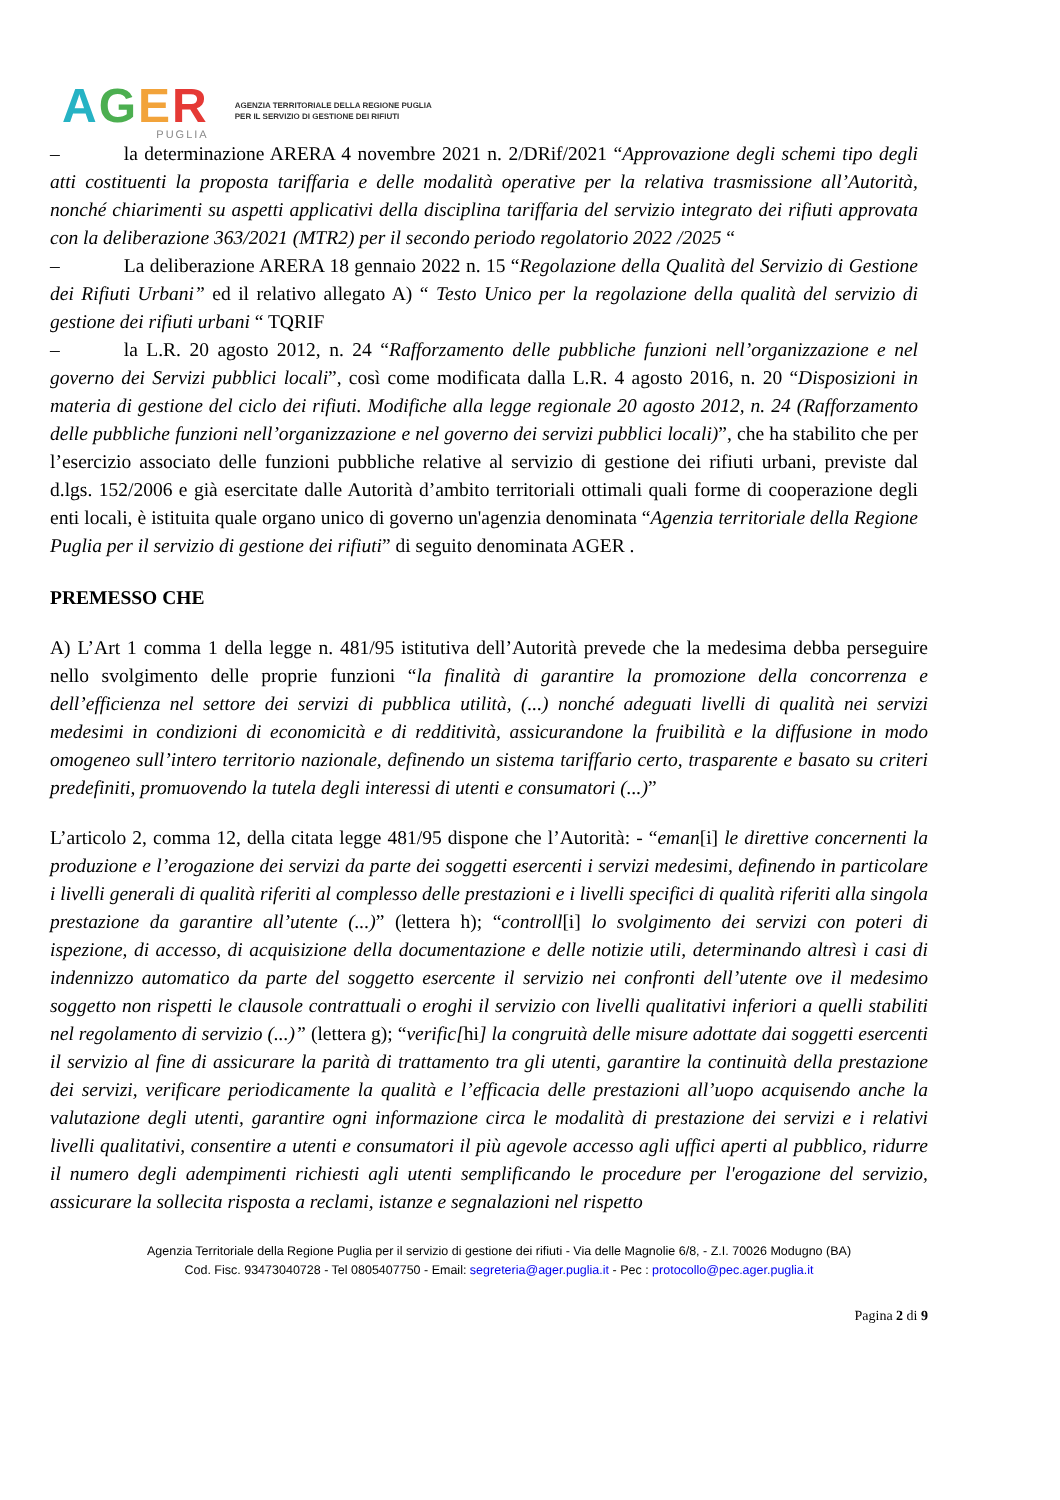AGER
PUGLIA
AGENZIA TERRITORIALE DELLA REGIONE PUGLIA
PER IL SERVIZIO DI GESTIONE DEI RIFIUTI
– la determinazione ARERA 4 novembre 2021 n. 2/DRif/2021 “Approvazione degli schemi tipo degli atti costituenti la proposta tariffaria e delle modalità operative per la relativa trasmissione all’Autorità, nonché chiarimenti su aspetti applicativi della disciplina tariffaria del servizio integrato dei rifiuti approvata con la deliberazione 363/2021 (MTR2) per il secondo periodo regolatorio 2022 /2025 “
– La deliberazione ARERA 18 gennaio 2022 n. 15 “Regolazione della Qualità del Servizio di Gestione dei Rifiuti Urbani” ed il relativo allegato A) “ Testo Unico per la regolazione della qualità del servizio di gestione dei rifiuti urbani “ TQRIF
– la L.R. 20 agosto 2012, n. 24 “Rafforzamento delle pubbliche funzioni nell’organizzazione e nel governo dei Servizi pubblici locali”, così come modificata dalla L.R. 4 agosto 2016, n. 20 “Disposizioni in materia di gestione del ciclo dei rifiuti. Modifiche alla legge regionale 20 agosto 2012, n. 24 (Rafforzamento delle pubbliche funzioni nell’organizzazione e nel governo dei servizi pubblici locali)”, che ha stabilito che per l’esercizio associato delle funzioni pubbliche relative al servizio di gestione dei rifiuti urbani, previste dal d.lgs. 152/2006 e già esercitate dalle Autorità d’ambito territoriali ottimali quali forme di cooperazione degli enti locali, è istituita quale organo unico di governo un'agenzia denominata “Agenzia territoriale della Regione Puglia per il servizio di gestione dei rifiuti” di seguito denominata AGER .
PREMESSO CHE
A) L’Art 1 comma 1 della legge n. 481/95 istitutiva dell’Autorità prevede che la medesima debba perseguire nello svolgimento delle proprie funzioni “la finalità di garantire la promozione della concorrenza e dell’efficienza nel settore dei servizi di pubblica utilità, (...) nonché adeguati livelli di qualità nei servizi medesimi in condizioni di economicità e di redditività, assicurandone la fruibilità e la diffusione in modo omogeneo sull’intero territorio nazionale, definendo un sistema tariffario certo, trasparente e basato su criteri predefiniti, promuovendo la tutela degli interessi di utenti e consumatori (...)”
L’articolo 2, comma 12, della citata legge 481/95 dispone che l’Autorità: - “eman[i] le direttive concernenti la produzione e l’erogazione dei servizi da parte dei soggetti esercenti i servizi medesimi, definendo in particolare i livelli generali di qualità riferiti al complesso delle prestazioni e i livelli specifici di qualità riferiti alla singola prestazione da garantire all’utente (...)” (lettera h); “controll[i] lo svolgimento dei servizi con poteri di ispezione, di accesso, di acquisizione della documentazione e delle notizie utili, determinando altresì i casi di indennizzo automatico da parte del soggetto esercente il servizio nei confronti dell’utente ove il medesimo soggetto non rispetti le clausole contrattuali o eroghi il servizio con livelli qualitativi inferiori a quelli stabiliti nel regolamento di servizio (...)” (lettera g); “verific[hi] la congruità delle misure adottate dai soggetti esercenti il servizio al fine di assicurare la parità di trattamento tra gli utenti, garantire la continuità della prestazione dei servizi, verificare periodicamente la qualità e l’efficacia delle prestazioni all’uopo acquisendo anche la valutazione degli utenti, garantire ogni informazione circa le modalità di prestazione dei servizi e i relativi livelli qualitativi, consentire a utenti e consumatori il più agevole accesso agli uffici aperti al pubblico, ridurre il numero degli adempimenti richiesti agli utenti semplificando le procedure per l'erogazione del servizio, assicurare la sollecita risposta a reclami, istanze e segnalazioni nel rispetto
Agenzia Territoriale della Regione Puglia per il servizio di gestione dei rifiuti - Via delle Magnolie 6/8, - Z.I. 70026 Modugno (BA)
Cod. Fisc. 93473040728 - Tel 0805407750 - Email: segreteria@ager.puglia.it - Pec : protocollo@pec.ager.puglia.it
Pagina 2 di 9